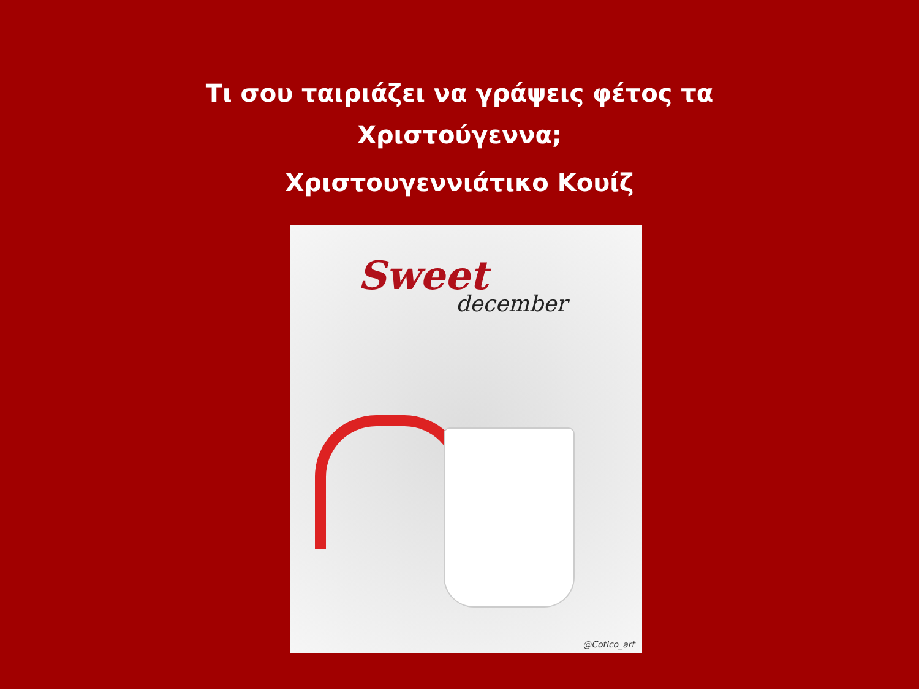Τι σου ταιριάζει να γράψεις φέτος τα
Χριστούγεννα;
Χριστουγεννιάτικο Κουίζ
Sweet
december
@Cotico_art